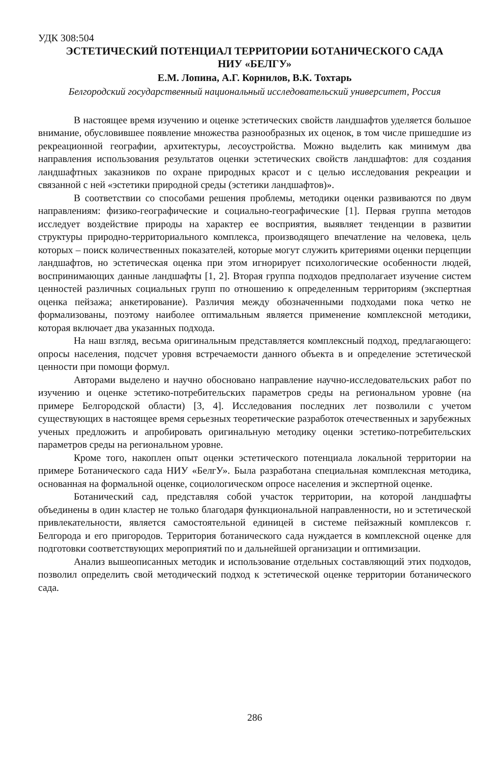УДК 308:504
ЭСТЕТИЧЕСКИЙ ПОТЕНЦИАЛ ТЕРРИТОРИИ БОТАНИЧЕСКОГО САДА
НИУ «БЕЛГУ»
Е.М. Лопина, А.Г. Корнилов, В.К. Тохтарь
Белгородский государственный национальный исследовательский университет, Россия
В настоящее время изучению и оценке эстетических свойств ландшафтов уделяется большое внимание, обусловившее появление множества разнообразных их оценок, в том числе пришедшие из рекреационной географии, архитектуры, лесоустройства. Можно выделить как минимум два направления использования результатов оценки эстетических свойств ландшафтов: для создания ландшафтных заказников по охране природных красот и с целью исследования рекреации и связанной с ней «эстетики природной среды (эстетики ландшафтов)».
В соответствии со способами решения проблемы, методики оценки развиваются по двум направлениям: физико-географические и социально-географические [1]. Первая группа методов исследует воздействие природы на характер ее восприятия, выявляет тенденции в развитии структуры природно-территориального комплекса, производящего впечатление на человека, цель которых – поиск количественных показателей, которые могут служить критериями оценки перцепции ландшафтов, но эстетическая оценка при этом игнорирует психологические особенности людей, воспринимающих данные ландшафты [1, 2]. Вторая группа подходов предполагает изучение систем ценностей различных социальных групп по отношению к определенным территориям (экспертная оценка пейзажа; анкетирование). Различия между обозначенными подходами пока четко не формализованы, поэтому наиболее оптимальным является применение комплексной методики, которая включает два указанных подхода.
На наш взгляд, весьма оригинальным представляется комплексный подход, предлагающего: опросы населения, подсчет уровня встречаемости данного объекта в и определение эстетической ценности при помощи формул.
Авторами выделено и научно обосновано направление научно-исследовательских работ по изучению и оценке эстетико-потребительских параметров среды на региональном уровне (на примере Белгородской области) [3, 4]. Исследования последних лет позволили с учетом существующих в настоящее время серьезных теоретические разработок отечественных и зарубежных ученых предложить и апробировать оригинальную методику оценки эстетико-потребительских параметров среды на региональном уровне.
Кроме того, накоплен опыт оценки эстетического потенциала локальной территории на примере Ботанического сада НИУ «БелгУ». Была разработана специальная комплексная методика, основанная на формальной оценке, социологическом опросе населения и экспертной оценке.
Ботанический сад, представляя собой участок территории, на которой ландшафты объединены в один кластер не только благодаря функциональной направленности, но и эстетической привлекательности, является самостоятельной единицей в системе пейзажный комплексов г. Белгорода и его пригородов. Территория ботанического сада нуждается в комплексной оценке для подготовки соответствующих мероприятий по и дальнейшей организации и оптимизации.
Анализ вышеописанных методик и использование отдельных составляющий этих подходов, позволил определить свой методический подход к эстетической оценке территории ботанического сада.
286